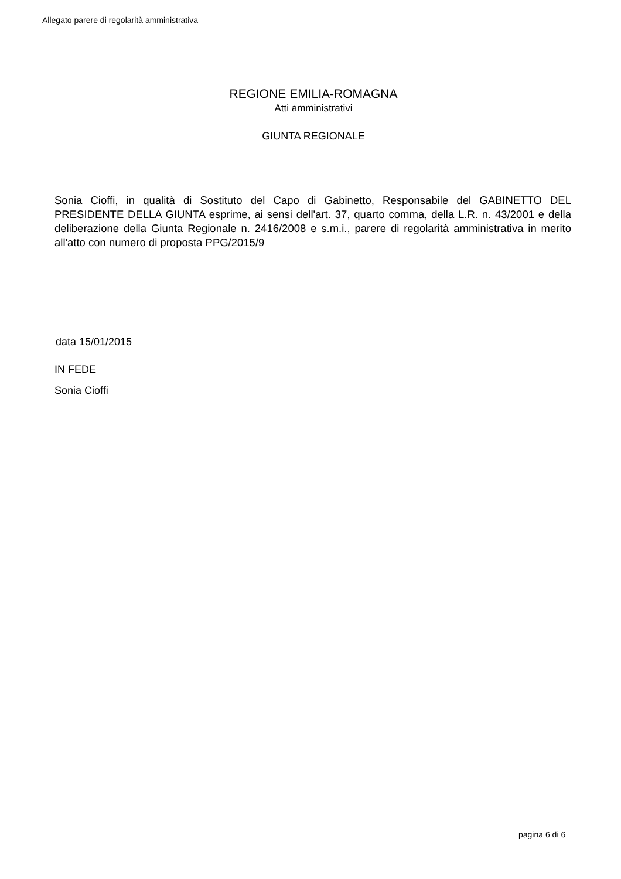Allegato parere di regolarità amministrativa
REGIONE EMILIA-ROMAGNA
Atti amministrativi
GIUNTA REGIONALE
Sonia Cioffi, in qualità di Sostituto del Capo di Gabinetto, Responsabile del GABINETTO DEL PRESIDENTE DELLA GIUNTA esprime, ai sensi dell'art. 37, quarto comma, della L.R. n. 43/2001 e della deliberazione della Giunta Regionale n. 2416/2008 e s.m.i., parere di regolarità amministrativa in merito all'atto con numero di proposta PPG/2015/9
data 15/01/2015
IN FEDE
Sonia Cioffi
pagina 6 di 6